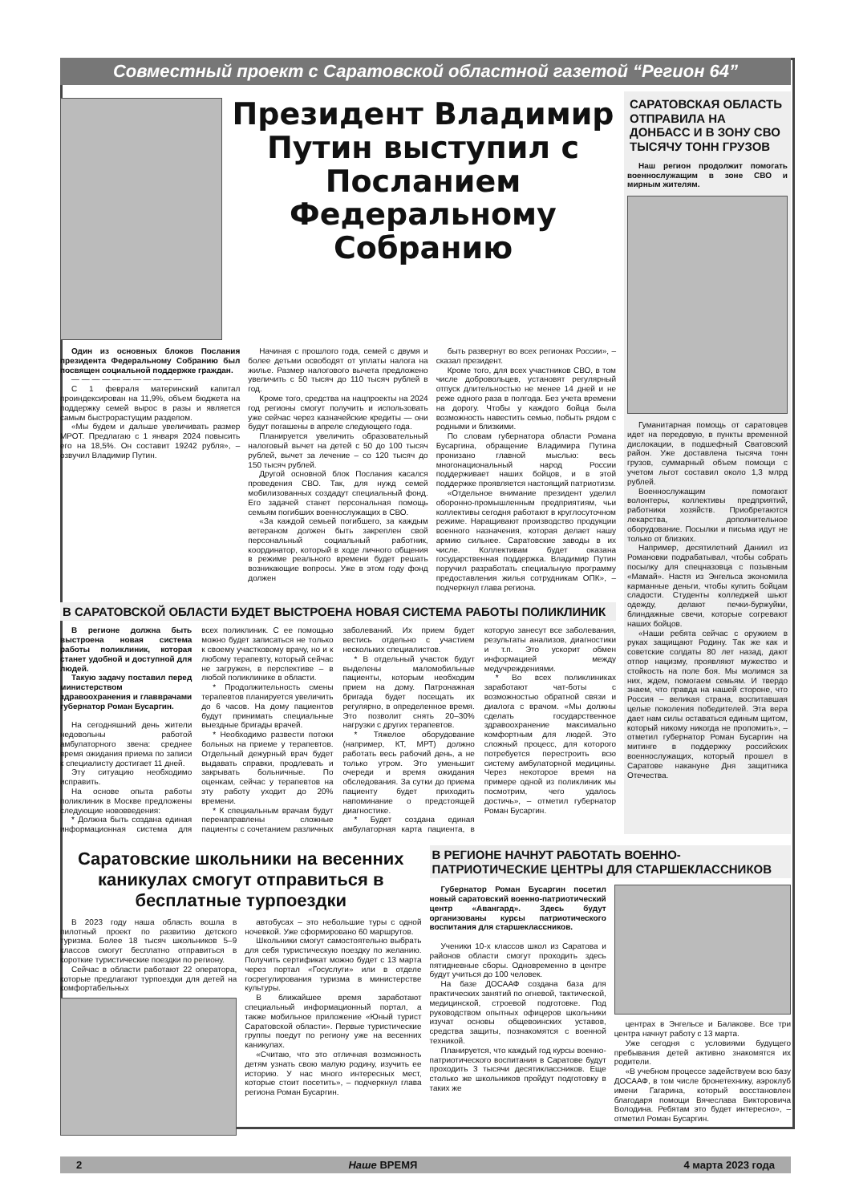Совместный проект с Саратовской областной газетой “Регион 64”
Президент Владимир Путин выступил с Посланием Федеральному Собранию
Один из основных блоков Послания президента Федеральному Собранию был посвящен социальной поддержке граждан.
— — — — — — — — — — —
С 1 февраля материнский капитал проиндексирован на 11,9%, объем бюджета на поддержку семей вырос в разы и является самым быстрорастущим разделом.
«Мы будем и дальше увеличивать размер МРОТ. Предлагаю с 1 января 2024 повысить его на 18,5%. Он составит 19242 рубля», – озвучил Владимир Путин.
Начиная с прошлого года, семей с двумя и более детьми освободят от уплаты налога на жилье. Размер налогового вычета предложено увеличить с 50 тысяч до 110 тысяч рублей в год.
Кроме того, средства на нацпроекты на 2024 год регионы смогут получить и использовать уже сейчас через казначейские кредиты — они будут погашены в апреле следующего года.
Планируется увеличить образовательный налоговый вычет на детей с 50 до 100 тысяч рублей, вычет за лечение – со 120 тысяч до 150 тысяч рублей.
Другой основной блок Послания касался проведения СВО. Так, для нужд семей мобилизованных создадут специальный фонд. Его задачей станет персональная помощь семьям погибших военнослужащих в СВО.
«За каждой семьей погибшего, за каждым ветераном должен быть закреплен свой персональный социальный работник, координатор, который в ходе личного общения в режиме реального времени будет решать возникающие вопросы. Уже в этом году фонд должен
быть развернут во всех регионах России», – сказал президент.
Кроме того, для всех участников СВО, в том числе добровольцев, установят регулярный отпуск длительностью не менее 14 дней и не реже одного раза в полгода. Без учета времени на дорогу. Чтобы у каждого бойца была возможность навестить семью, побыть рядом с родными и близкими.
По словам губернатора области Романа Бусаргина, обращение Владимира Путина пронизано главной мыслью: весь многонациональный народ России поддерживает наших бойцов, и в этой поддержке проявляется настоящий патриотизм.
«Отдельное внимание президент уделил оборонно-промышленным предприятиям, чьи коллективы сегодня работают в круглосуточном режиме. Наращивают производство продукции военного назначения, которая делает нашу армию сильнее. Саратовские заводы в их числе. Коллективам будет оказана государственная поддержка. Владимир Путин поручил разработать специальную программу предоставления жилья сотрудникам ОПК», – подчеркнул глава региона.
В САРАТОВСКОЙ ОБЛАСТИ БУДЕТ ВЫСТРОЕНА НОВАЯ СИСТЕМА РАБОТЫ ПОЛИКЛИНИК
В регионе должна быть выстроена новая система работы поликлиник, которая станет удобной и доступной для людей.
Такую задачу поставил перед министерством здравоохранения и главврачами губернатор Роман Бусаргин.
На сегодняшний день жители недовольны работой амбулаторного звена: среднее время ожидания приема по записи к специалисту достигает 11 дней.
Эту ситуацию необходимо исправить.
На основе опыта работы поликлиник в Москве предложены следующие нововведения:
* Должна быть создана единая информационная система для всех поликлиник. С ее помощью можно будет записаться не только к своему участковому врачу, но и к любому терапевту, который сейчас не загружен, в перспективе – в любой поликлинике в области.
* Продолжительность смены терапевтов планируется увеличить до 6 часов. На дому пациентов будут принимать специальные выездные бригады врачей.
* Необходимо развести потоки больных на приеме у терапевтов. Отдельный дежурный врач будет выдавать справки, продлевать и закрывать больничные. По оценкам, сейчас у терапевтов на эту работу уходит до 20% времени.
* К специальным врачам будут перенаправлены сложные пациенты с сочетанием различных заболеваний. Их прием будет вестись отдельно с участием нескольких специалистов.
* В отдельный участок будут выделены маломобильные пациенты, которым необходим прием на дому. Патронажная бригада будет посещать их регулярно, в определенное время. Это позволит снять 20–30% нагрузки с других терапевтов.
* Тяжелое оборудование (например, КТ, МРТ) должно работать весь рабочий день, а не только утром. Это уменьшит очереди и время ожидания обследования. За сутки до приема пациенту будет приходить напоминание о предстоящей диагностике.
* Будет создана единая амбулаторная карта пациента, в которую занесут все заболевания, результаты анализов, диагностики и т.п. Это ускорит обмен информацией между медучреждениями.
* Во всех поликлиниках заработают чат-боты с возможностью обратной связи и диалога с врачом. «Мы должны сделать государственное здравоохранение максимально комфортным для людей. Это сложный процесс, для которого потребуется перестроить всю систему амбулаторной медицины. Через некоторое время на примере одной из поликлиник мы посмотрим, чего удалось достичь», – отметил губернатор Роман Бусаргин.
САРАТОВСКАЯ ОБЛАСТЬ ОТПРАВИЛА НА ДОНБАСС И В ЗОНУ СВО ТЫСЯЧУ ТОНН ГРУЗОВ
Наш регион продолжит помогать военнослужащим в зоне СВО и мирным жителям.
Гуманитарная помощь от саратовцев идет на передовую, в пункты временной дислокации, в подшефный Сватовский район. Уже доставлена тысяча тонн грузов, суммарный объем помощи с учетом льгот составил около 1,3 млрд рублей.
Военнослужащим помогают волонтеры, коллективы предприятий, работники хозяйств. Приобретаются лекарства, дополнительное оборудование. Посылки и письма идут не только от близких.
Например, десятилетний Даниил из Романовки подрабатывал, чтобы собрать посылку для спецназовца с позывным «Мамай». Настя из Энгельса экономила карманные деньги, чтобы купить бойцам сладости. Студенты колледжей шьют одежду, делают печки-буржуйки, блиндажные свечи, которые согревают наших бойцов.
«Наши ребята сейчас с оружием в руках защищают Родину. Так же как и советские солдаты 80 лет назад, дают отпор нацизму, проявляют мужество и стойкость на поле боя. Мы молимся за них, ждем, помогаем семьям. И твердо знаем, что правда на нашей стороне, что Россия – великая страна, воспитавшая целые поколения победителей. Эта вера дает нам силы оставаться единым щитом, который никому никогда не проломить», – отметил губернатор Роман Бусаргин на митинге в поддержку российских военнослужащих, который прошел в Саратове накануне Дня защитника Отечества.
Саратовские школьники на весенних каникулах смогут отправиться в бесплатные турпоездки
В 2023 году наша область вошла в пилотный проект по развитию детского туризма. Более 18 тысяч школьников 5–9 классов смогут бесплатно отправиться в короткие туристические поездки по региону.
Сейчас в области работают 22 оператора, которые предлагают турпоездки для детей на комфортабельных
автобусах – это небольшие туры с одной ночевкой. Уже сформировано 60 маршрутов.
Школьники смогут самостоятельно выбрать для себя туристическую поездку по желанию. Получить сертификат можно будет с 13 марта через портал «Госуслуги» или в отделе госрегулирования туризма в министерстве культуры.
В ближайшее время заработают специальный информационный портал, а также мобильное приложение «Юный турист Саратовской области». Первые туристические группы поедут по региону уже на весенних каникулах.
«Считаю, что это отличная возможность детям узнать свою малую родину, изучить ее историю. У нас много интересных мест, которые стоит посетить», – подчеркнул глава региона Роман Бусаргин.
В РЕГИОНЕ НАЧНУТ РАБОТАТЬ ВОЕННО-ПАТРИОТИЧЕСКИЕ ЦЕНТРЫ ДЛЯ СТАРШЕКЛАССНИКОВ
Губернатор Роман Бусаргин посетил новый саратовский военно-патриотический центр «Авангард». Здесь будут организованы курсы патриотического воспитания для старшеклассников.
Ученики 10-х классов школ из Саратова и районов области смогут проходить здесь пятидневные сборы. Одновременно в центре будут учиться до 100 человек.
На базе ДОСААФ создана база для практических занятий по огневой, тактической, медицинской, строевой подготовке. Под руководством опытных офицеров школьники изучат основы общевоинских уставов, средства защиты, познакомятся с военной техникой.
Планируется, что каждый год курсы военно-патриотического воспитания в Саратове будут проходить 3 тысячи десятиклассников. Еще столько же школьников пройдут подготовку в таких же
центрах в Энгельсе и Балакове. Все три центра начнут работу с 13 марта.
Уже сегодня с условиями будущего пребывания детей активно знакомятся их родители.
«В учебном процессе задействуем всю базу ДОСААФ, в том числе бронетехнику, аэроклуб имени Гагарина, который восстановлен благодаря помощи Вячеслава Викторовича Володина. Ребятам это будет интересно», – отметил Роман Бусаргин.
2 Наше ВРЕМЯ 4 марта 2023 года